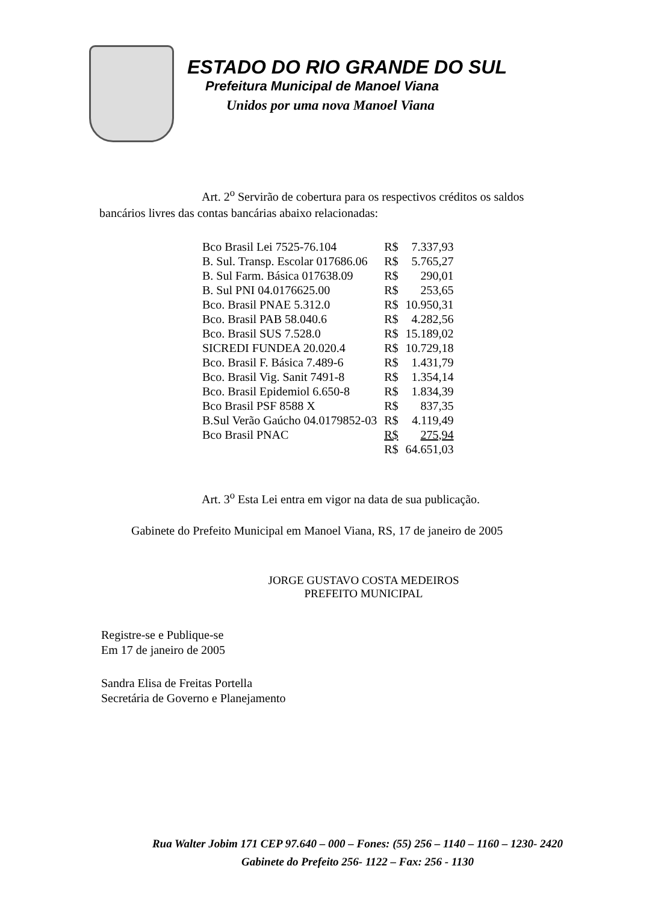ESTADO DO RIO GRANDE DO SUL
Prefeitura Municipal de Manoel Viana
Unidos por uma nova Manoel Viana
Art. 2<sup>o</sup> Servirão de cobertura para os respectivos créditos os saldos bancários livres das contas bancárias abaixo relacionadas:
| Bco Brasil Lei 7525-76.104 | R$ | 7.337,93 |
| B. Sul. Transp. Escolar 017686.06 | R$ | 5.765,27 |
| B. Sul Farm. Básica 017638.09 | R$ | 290,01 |
| B. Sul PNI 04.0176625.00 | R$ | 253,65 |
| Bco. Brasil PNAE 5.312.0 | R$ | 10.950,31 |
| Bco. Brasil PAB 58.040.6 | R$ | 4.282,56 |
| Bco. Brasil SUS 7.528.0 | R$ | 15.189,02 |
| SICREDI FUNDEA 20.020.4 | R$ | 10.729,18 |
| Bco. Brasil F. Básica 7.489-6 | R$ | 1.431,79 |
| Bco. Brasil Vig. Sanit 7491-8 | R$ | 1.354,14 |
| Bco. Brasil Epidemiol 6.650-8 | R$ | 1.834,39 |
| Bco Brasil PSF 8588 X | R$ | 837,35 |
| B.Sul Verão Gaúcho 04.0179852-03 | R$ | 4.119,49 |
| Bco Brasil PNAC | R$ | 275,94 |
| | R$ | 64.651,03 |
Art. 3<sup>o</sup> Esta Lei entra em vigor na data de sua publicação.
Gabinete do Prefeito Municipal em Manoel Viana, RS, 17 de janeiro de 2005
JORGE GUSTAVO COSTA MEDEIROS
PREFEITO MUNICIPAL
Registre-se e Publique-se
Em 17 de janeiro de 2005
Sandra Elisa de Freitas Portella
Secretária de Governo e Planejamento
Rua Walter Jobim 171 CEP 97.640 – 000 – Fones: (55) 256 – 1140 – 1160 – 1230- 2420
Gabinete do Prefeito 256- 1122 – Fax: 256 - 1130